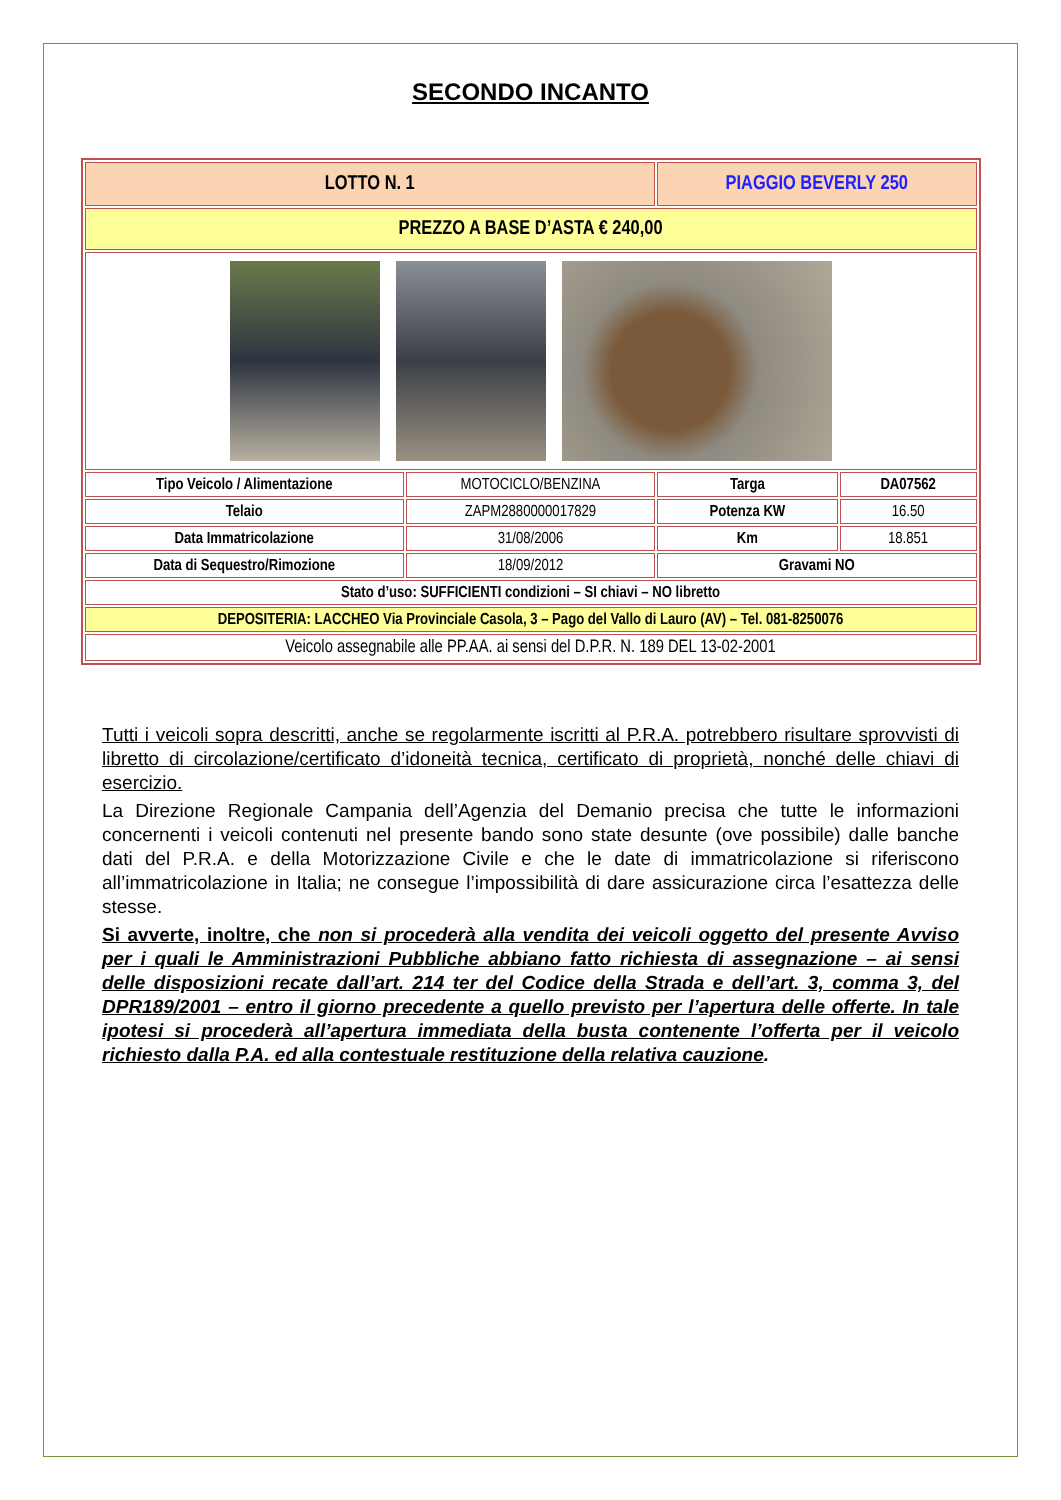SECONDO INCANTO
| LOTTO N. 1 | | PIAGGIO BEVERLY 250 | |
| PREZZO A BASE D’ASTA € 240,00 | | | |
| Tipo Veicolo / Alimentazione | MOTOCICLO/BENZINA | Targa | DA07562 |
| Telaio | ZAPM2880000017829 | Potenza KW | 16.50 |
| Data Immatricolazione | 31/08/2006 | Km | 18.851 |
| Data di Sequestro/Rimozione | 18/09/2012 | Gravami NO | |
| Stato d’uso: SUFFICIENTI condizioni – SI chiavi – NO libretto | | | |
| DEPOSITERIA: LACCHEO Via Provinciale Casola, 3 – Pago del Vallo di Lauro (AV) – Tel. 081-8250076 | | | |
| Veicolo assegnabile alle PP.AA. ai sensi del D.P.R. N. 189 DEL 13-02-2001 | | | |
Tutti i veicoli sopra descritti, anche se regolarmente iscritti al P.R.A. potrebbero risultare sprovvisti di libretto di circolazione/certificato d’idoneità tecnica, certificato di proprietà, nonché delle chiavi di esercizio.
La Direzione Regionale Campania dell’Agenzia del Demanio precisa che tutte le informazioni concernenti i veicoli contenuti nel presente bando sono state desunte (ove possibile) dalle banche dati del P.R.A. e della Motorizzazione Civile e che le date di immatricolazione si riferiscono all’immatricolazione in Italia; ne consegue l’impossibilità di dare assicurazione circa l’esattezza delle stesse.
Si avverte, inoltre, che non si procederà alla vendita dei veicoli oggetto del presente Avviso per i quali le Amministrazioni Pubbliche abbiano fatto richiesta di assegnazione – ai sensi delle disposizioni recate dall’art. 214 ter del Codice della Strada e dell’art. 3, comma 3, del DPR189/2001 – entro il giorno precedente a quello previsto per l’apertura delle offerte. In tale ipotesi si procederà all’apertura immediata della busta contenente l’offerta per il veicolo richiesto dalla P.A. ed alla contestuale restituzione della relativa cauzione.